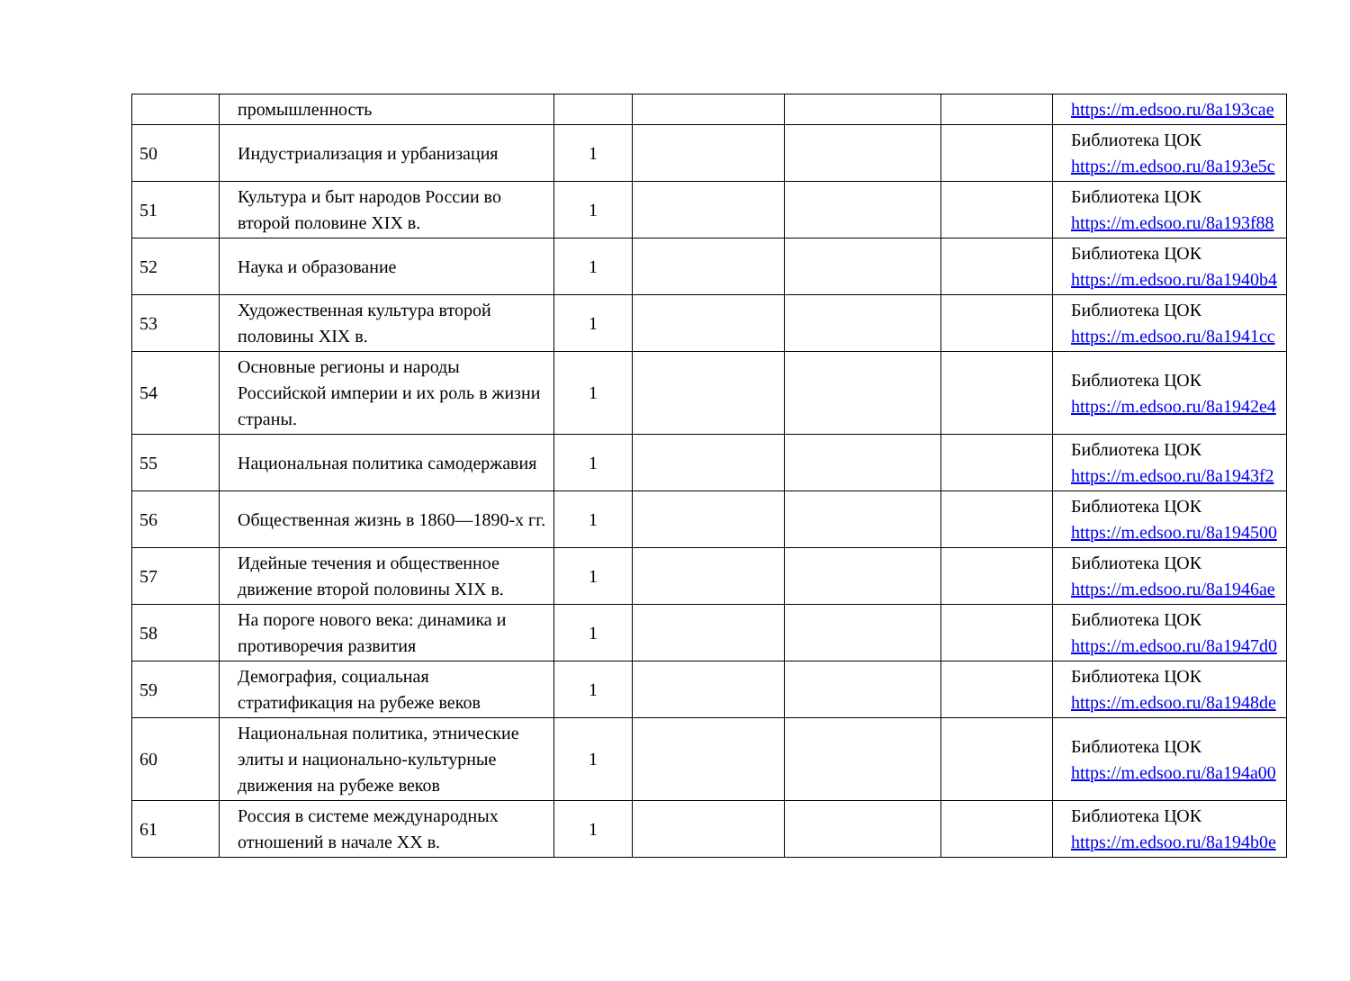| | промышленность | | | | | https://m.edsoo.ru/8a193cae |
| 50 | Индустриализация и урбанизация | 1 | | | | Библиотека ЦОК https://m.edsoo.ru/8a193e5c |
| 51 | Культура и быт народов России во второй половине XIX в. | 1 | | | | Библиотека ЦОК https://m.edsoo.ru/8a193f88 |
| 52 | Наука и образование | 1 | | | | Библиотека ЦОК https://m.edsoo.ru/8a1940b4 |
| 53 | Художественная культура второй половины XIX в. | 1 | | | | Библиотека ЦОК https://m.edsoo.ru/8a1941cc |
| 54 | Основные регионы и народы Российской империи и их роль в жизни страны. | 1 | | | | Библиотека ЦОК https://m.edsoo.ru/8a1942e4 |
| 55 | Национальная политика самодержавия | 1 | | | | Библиотека ЦОК https://m.edsoo.ru/8a1943f2 |
| 56 | Общественная жизнь в 1860—1890-х гг. | 1 | | | | Библиотека ЦОК https://m.edsoo.ru/8a194500 |
| 57 | Идейные течения и общественное движение второй половины XIX в. | 1 | | | | Библиотека ЦОК https://m.edsoo.ru/8a1946ae |
| 58 | На пороге нового века: динамика и противоречия развития | 1 | | | | Библиотека ЦОК https://m.edsoo.ru/8a1947d0 |
| 59 | Демография, социальная стратификация на рубеже веков | 1 | | | | Библиотека ЦОК https://m.edsoo.ru/8a1948de |
| 60 | Национальная политика, этнические элиты и национально-культурные движения на рубеже веков | 1 | | | | Библиотека ЦОК https://m.edsoo.ru/8a194a00 |
| 61 | Россия в системе международных отношений в начале XX в. | 1 | | | | Библиотека ЦОК https://m.edsoo.ru/8a194b0e |